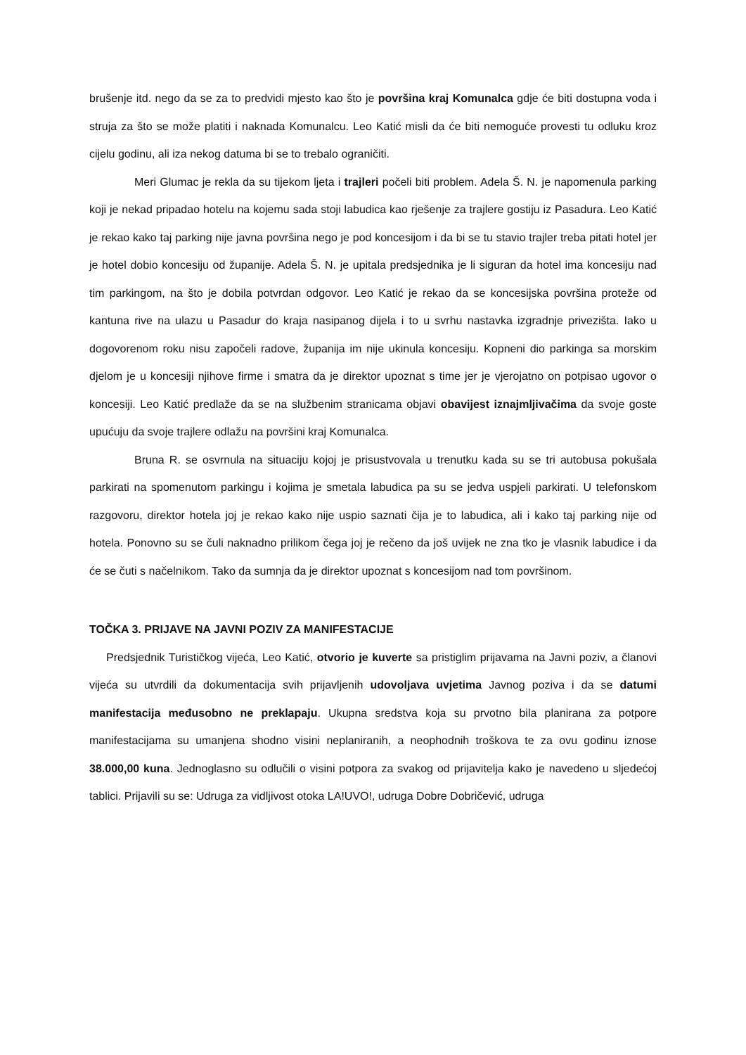brušenje itd. nego da se za to predvidi mjesto kao što je površina kraj Komunalca gdje će biti dostupna voda i struja za što se može platiti i naknada Komunalcu. Leo Katić misli da će biti nemoguće provesti tu odluku kroz cijelu godinu, ali iza nekog datuma bi se to trebalo ograničiti.
Meri Glumac je rekla da su tijekom ljeta i trajleri počeli biti problem. Adela Š. N. je napomenula parking koji je nekad pripadao hotelu na kojemu sada stoji labudica kao rješenje za trajlere gostiju iz Pasadura. Leo Katić je rekao kako taj parking nije javna površina nego je pod koncesijom i da bi se tu stavio trajler treba pitati hotel jer je hotel dobio koncesiju od županije. Adela Š. N. je upitala predsjednika je li siguran da hotel ima koncesiju nad tim parkingom, na što je dobila potvrdan odgovor. Leo Katić je rekao da se koncesijska površina proteže od kantuna rive na ulazu u Pasadur do kraja nasipanog dijela i to u svrhu nastavka izgradnje privezišta. Iako u dogovorenom roku nisu započeli radove, županija im nije ukinula koncesiju. Kopneni dio parkinga sa morskim djelom je u koncesiji njihove firme i smatra da je direktor upoznat s time jer je vjerojatno on potpisao ugovor o koncesiji. Leo Katić predlaže da se na službenim stranicama objavi obavijest iznajmljivačima da svoje goste upućuju da svoje trajlere odlažu na površini kraj Komunalca.
Bruna R. se osvrnula na situaciju kojoj je prisustvovala u trenutku kada su se tri autobusa pokušala parkirati na spomenutom parkingu i kojima je smetala labudica pa su se jedva uspjeli parkirati. U telefonskom razgovoru, direktor hotela joj je rekao kako nije uspio saznati čija je to labudica, ali i kako taj parking nije od hotela. Ponovno su se čuli naknadno prilikom čega joj je rečeno da još uvijek ne zna tko je vlasnik labudice i da će se čuti s načelnikom. Tako da sumnja da je direktor upoznat s koncesijom nad tom površinom.
TOČKA 3. PRIJAVE NA JAVNI POZIV ZA MANIFESTACIJE
Predsjednik Turističkog vijeća, Leo Katić, otvorio je kuverte sa pristiglim prijavama na Javni poziv, a članovi vijeća su utvrdili da dokumentacija svih prijavljenih udovoljava uvjetima Javnog poziva i da se datumi manifestacija međusobno ne preklapaju. Ukupna sredstva koja su prvotno bila planirana za potpore manifestacijama su umanjena shodno visini neplaniranih, a neophodnih troškova te za ovu godinu iznose 38.000,00 kuna. Jednoglasno su odlučili o visini potpora za svakog od prijavitelja kako je navedeno u sljedećoj tablici. Prijavili su se: Udruga za vidljivost otoka LA!UVO!, udruga Dobre Dobričević, udruga